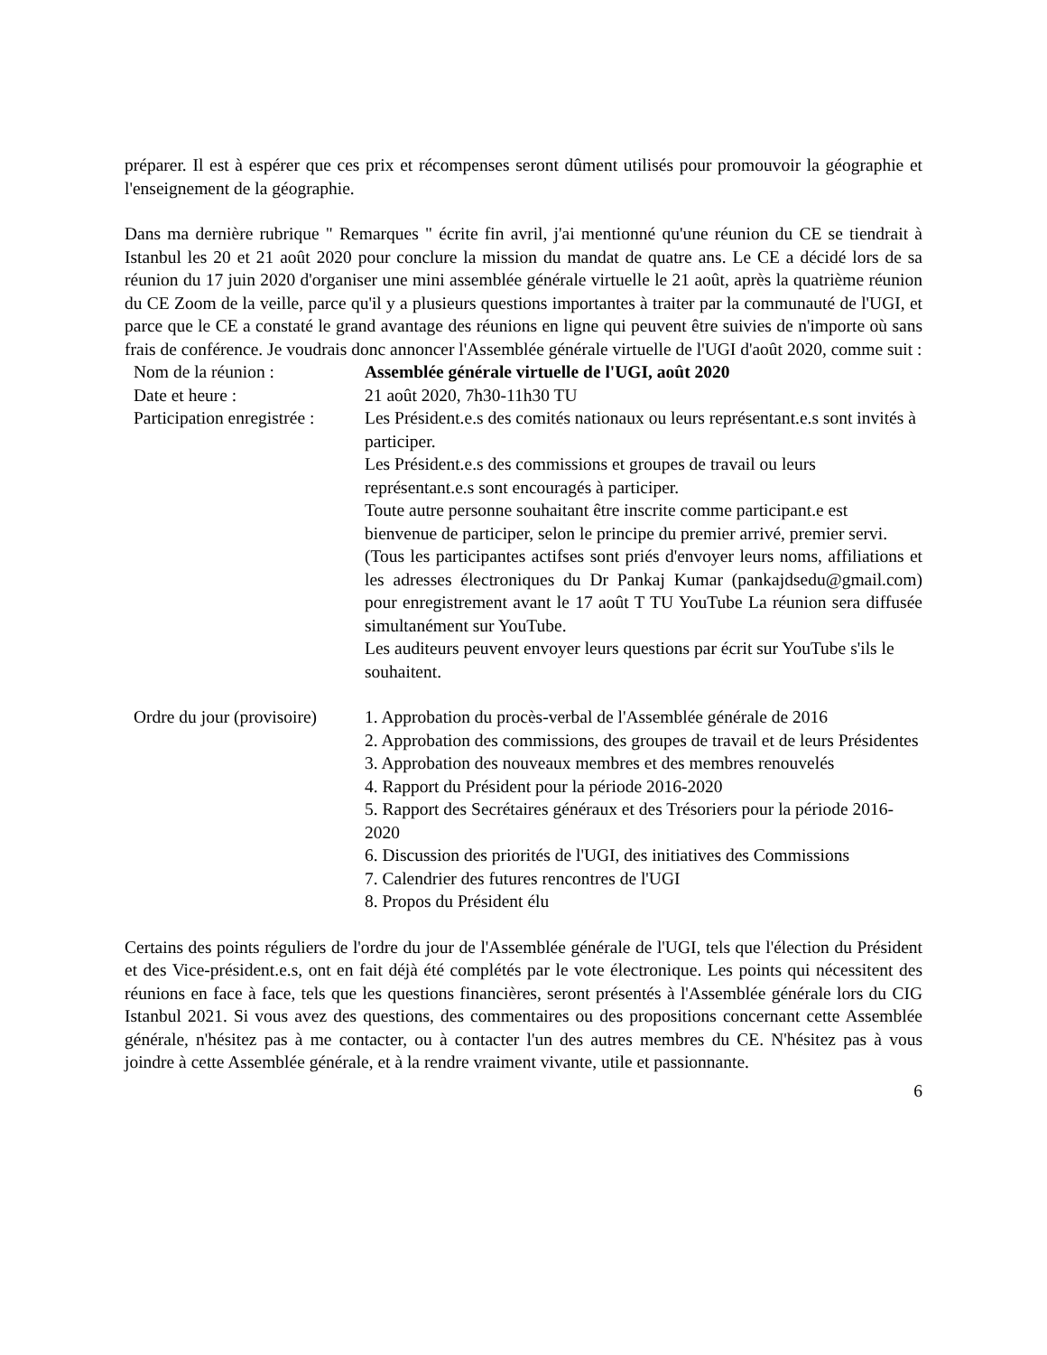préparer. Il est à espérer que ces prix et récompenses seront dûment utilisés pour promouvoir la géographie et l'enseignement de la géographie.
Dans ma dernière rubrique " Remarques " écrite fin avril, j'ai mentionné qu'une réunion du CE se tiendrait à Istanbul les 20 et 21 août 2020 pour conclure la mission du mandat de quatre ans. Le CE a décidé lors de sa réunion du 17 juin 2020 d'organiser une mini assemblée générale virtuelle le 21 août, après la quatrième réunion du CE Zoom de la veille, parce qu'il y a plusieurs questions importantes à traiter par la communauté de l'UGI, et parce que le CE a constaté le grand avantage des réunions en ligne qui peuvent être suivies de n'importe où sans frais de conférence. Je voudrais donc annoncer l'Assemblée générale virtuelle de l'UGI d'août 2020, comme suit :
| Nom de la réunion : | Assemblée générale virtuelle de l'UGI, août 2020 |
| Date et heure : | 21 août 2020, 7h30-11h30 TU |
| Participation enregistrée : | Les Président.e.s des comités nationaux ou leurs représentant.e.s sont invités à participer. Les Président.e.s des commissions et groupes de travail ou leurs représentant.e.s sont encouragés à participer. Toute autre personne souhaitant être inscrite comme participant.e est bienvenue de participer, selon le principe du premier arrivé, premier servi. (Tous les participantes actifses sont priés d'envoyer leurs noms, affiliations et les adresses électroniques du Dr Pankaj Kumar (pankajdsedu@gmail.com) pour enregistrement avant le 17 août T TU YouTube La réunion sera diffusée simultanément sur YouTube. Les auditeurs peuvent envoyer leurs questions par écrit sur YouTube s'ils le souhaitent. |
| Ordre du jour (provisoire) | 1. Approbation du procès-verbal de l'Assemblée générale de 2016 2. Approbation des commissions, des groupes de travail et de leurs Présidentes 3. Approbation des nouveaux membres et des membres renouvelés 4. Rapport du Président pour la période 2016-2020 5. Rapport des Secrétaires généraux et des Trésoriers pour la période 2016-2020 6. Discussion des priorités de l'UGI, des initiatives des Commissions 7. Calendrier des futures rencontres de l'UGI 8. Propos du Président élu |
Certains des points réguliers de l'ordre du jour de l'Assemblée générale de l'UGI, tels que l'élection du Président et des Vice-président.e.s, ont en fait déjà été complétés par le vote électronique. Les points qui nécessitent des réunions en face à face, tels que les questions financières, seront présentés à l'Assemblée générale lors du CIG Istanbul 2021. Si vous avez des questions, des commentaires ou des propositions concernant cette Assemblée générale, n'hésitez pas à me contacter, ou à contacter l'un des autres membres du CE. N'hésitez pas à vous joindre à cette Assemblée générale, et à la rendre vraiment vivante, utile et passionnante.
6